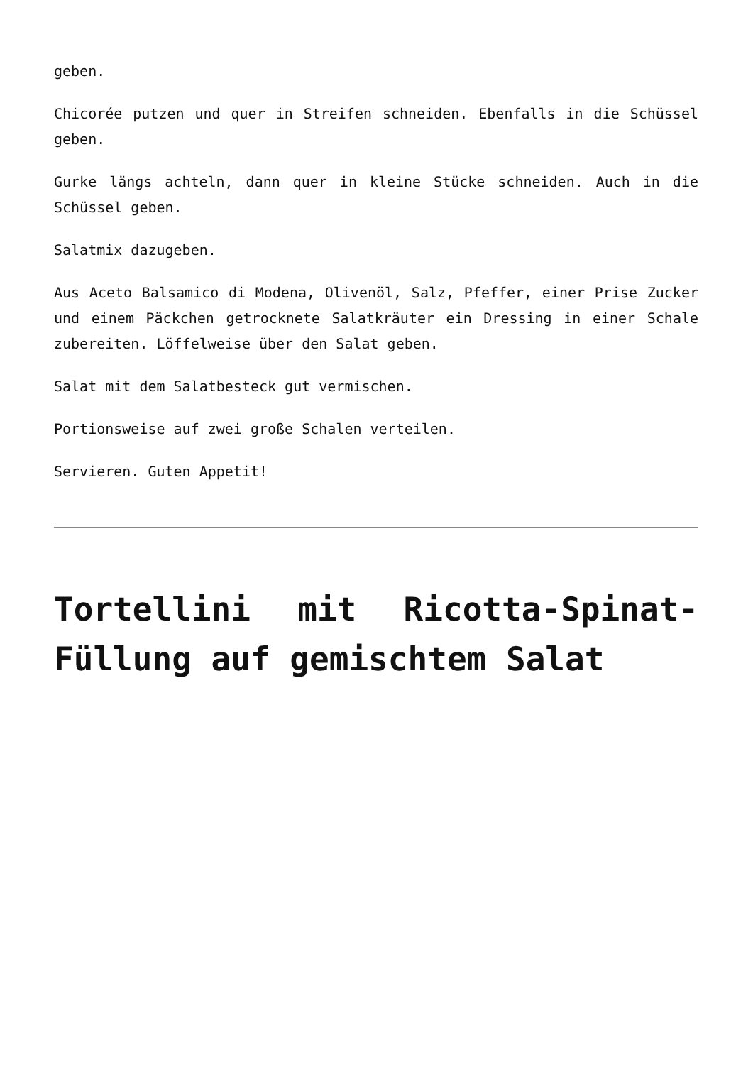geben.
Chicorée putzen und quer in Streifen schneiden. Ebenfalls in die Schüssel geben.
Gurke längs achteln, dann quer in kleine Stücke schneiden. Auch in die Schüssel geben.
Salatmix dazugeben.
Aus Aceto Balsamico di Modena, Olivenöl, Salz, Pfeffer, einer Prise Zucker und einem Päckchen getrocknete Salatkräuter ein Dressing in einer Schale zubereiten. Löffelweise über den Salat geben.
Salat mit dem Salatbesteck gut vermischen.
Portionsweise auf zwei große Schalen verteilen.
Servieren. Guten Appetit!
Tortellini mit Ricotta-Spinat-Füllung auf gemischtem Salat